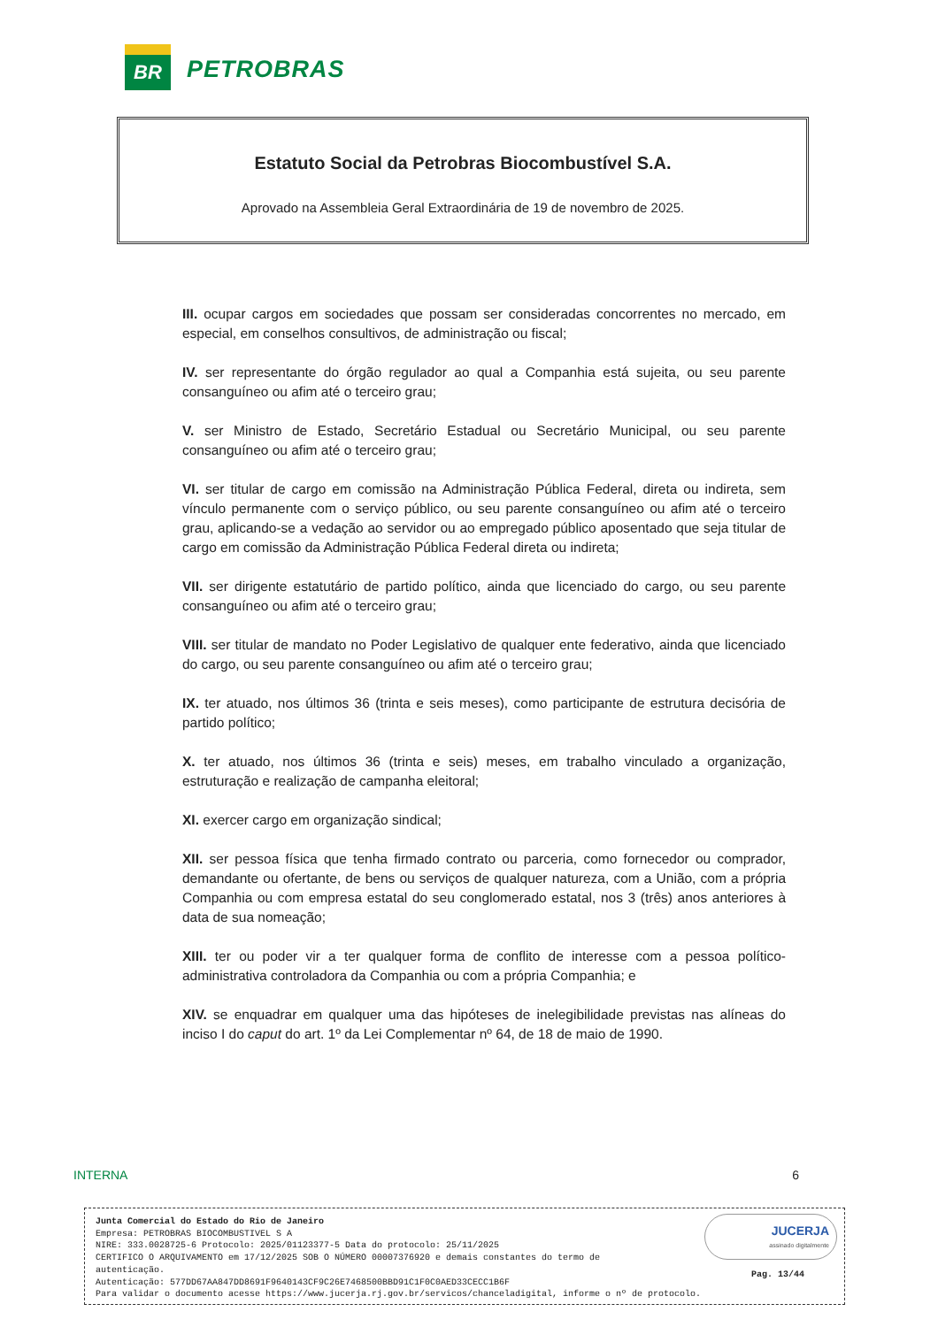BR
PETROBRAS
Estatuto Social da Petrobras Biocombustível S.A.
Aprovado na Assembleia Geral Extraordinária de 19 de novembro de 2025.
III. ocupar cargos em sociedades que possam ser consideradas concorrentes no mercado, em especial, em conselhos consultivos, de administração ou fiscal;
IV. ser representante do órgão regulador ao qual a Companhia está sujeita, ou seu parente consanguíneo ou afim até o terceiro grau;
V. ser Ministro de Estado, Secretário Estadual ou Secretário Municipal, ou seu parente consanguíneo ou afim até o terceiro grau;
VI. ser titular de cargo em comissão na Administração Pública Federal, direta ou indireta, sem vínculo permanente com o serviço público, ou seu parente consanguíneo ou afim até o terceiro grau, aplicando-se a vedação ao servidor ou ao empregado público aposentado que seja titular de cargo em comissão da Administração Pública Federal direta ou indireta;
VII. ser dirigente estatutário de partido político, ainda que licenciado do cargo, ou seu parente consanguíneo ou afim até o terceiro grau;
VIII. ser titular de mandato no Poder Legislativo de qualquer ente federativo, ainda que licenciado do cargo, ou seu parente consanguíneo ou afim até o terceiro grau;
IX. ter atuado, nos últimos 36 (trinta e seis meses), como participante de estrutura decisória de partido político;
X. ter atuado, nos últimos 36 (trinta e seis) meses, em trabalho vinculado a organização, estruturação e realização de campanha eleitoral;
XI. exercer cargo em organização sindical;
XII. ser pessoa física que tenha firmado contrato ou parceria, como fornecedor ou comprador, demandante ou ofertante, de bens ou serviços de qualquer natureza, com a União, com a própria Companhia ou com empresa estatal do seu conglomerado estatal, nos 3 (três) anos anteriores à data de sua nomeação;
XIII. ter ou poder vir a ter qualquer forma de conflito de interesse com a pessoa político-administrativa controladora da Companhia ou com a própria Companhia; e
XIV. se enquadrar em qualquer uma das hipóteses de inelegibilidade previstas nas alíneas do inciso I do caput do art. 1º da Lei Complementar nº 64, de 18 de maio de 1990.
INTERNA 6
Junta Comercial do Estado do Rio de Janeiro
Empresa: PETROBRAS BIOCOMBUSTIVEL S A
NIRE: 333.0028725-6 Protocolo: 2025/01123377-5 Data do protocolo: 25/11/2025
CERTIFICO O ARQUIVAMENTO em 17/12/2025 SOB O NÚMERO 00007376920 e demais constantes do termo de
autenticação.
Autenticação: 577DD67AA847DD8691F9640143CF9C26E7468500BBD91C1F0C0AED33CECC1B6F
Para validar o documento acesse https://www.jucerja.rj.gov.br/servicos/chanceladigital, informe o nº de protocolo.
JUCERJA
assinado digitalmente
Pag. 13/44